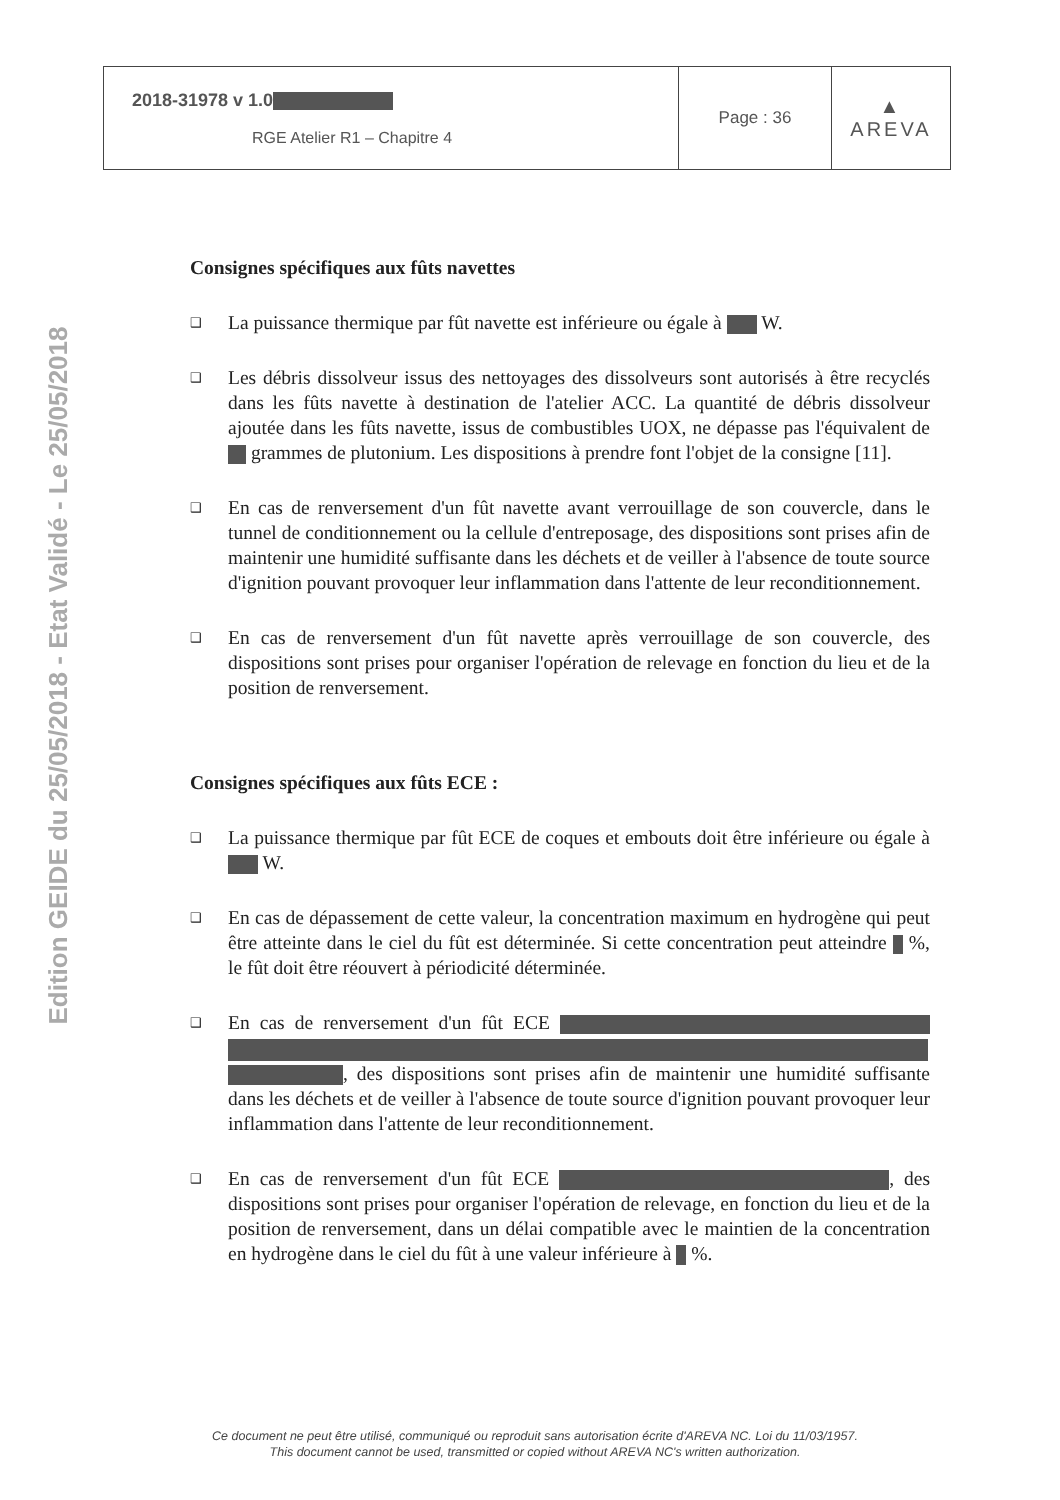Edition GEIDE du 25/05/2018 - Etat Validé - Le 25/05/2018
| 2018-31978 v 1.0 RGE Atelier R1 – Chapitre 4 | Page : 36 | ▲ AREVA |
Consignes spécifiques aux fûts navettes
❑
La puissance thermique par fût navette est inférieure ou égale à W.
❑
Les débris dissolveur issus des nettoyages des dissolveurs sont autorisés à être recyclés dans les fûts navette à destination de l'atelier ACC. La quantité de débris dissolveur ajoutée dans les fûts navette, issus de combustibles UOX, ne dépasse pas l'équivalent de grammes de plutonium. Les dispositions à prendre font l'objet de la consigne [11].
❑
En cas de renversement d'un fût navette avant verrouillage de son couvercle, dans le tunnel de conditionnement ou la cellule d'entreposage, des dispositions sont prises afin de maintenir une humidité suffisante dans les déchets et de veiller à l'absence de toute source d'ignition pouvant provoquer leur inflammation dans l'attente de leur reconditionnement.
❑
En cas de renversement d'un fût navette après verrouillage de son couvercle, des dispositions sont prises pour organiser l'opération de relevage en fonction du lieu et de la position de renversement.
Consignes spécifiques aux fûts ECE :
❑
La puissance thermique par fût ECE de coques et embouts doit être inférieure ou égale à W.
❑
En cas de dépassement de cette valeur, la concentration maximum en hydrogène qui peut être atteinte dans le ciel du fût est déterminée. Si cette concentration peut atteindre %, le fût doit être réouvert à périodicité déterminée.
❑
En cas de renversement d'un fût ECE , des dispositions sont prises afin de maintenir une humidité suffisante dans les déchets et de veiller à l'absence de toute source d'ignition pouvant provoquer leur inflammation dans l'attente de leur reconditionnement.
❑
En cas de renversement d'un fût ECE , des dispositions sont prises pour organiser l'opération de relevage, en fonction du lieu et de la position de renversement, dans un délai compatible avec le maintien de la concentration en hydrogène dans le ciel du fût à une valeur inférieure à %.
Ce document ne peut être utilisé, communiqué ou reproduit sans autorisation écrite d'AREVA NC. Loi du 11/03/1957.
This document cannot be used, transmitted or copied without AREVA NC's written authorization.